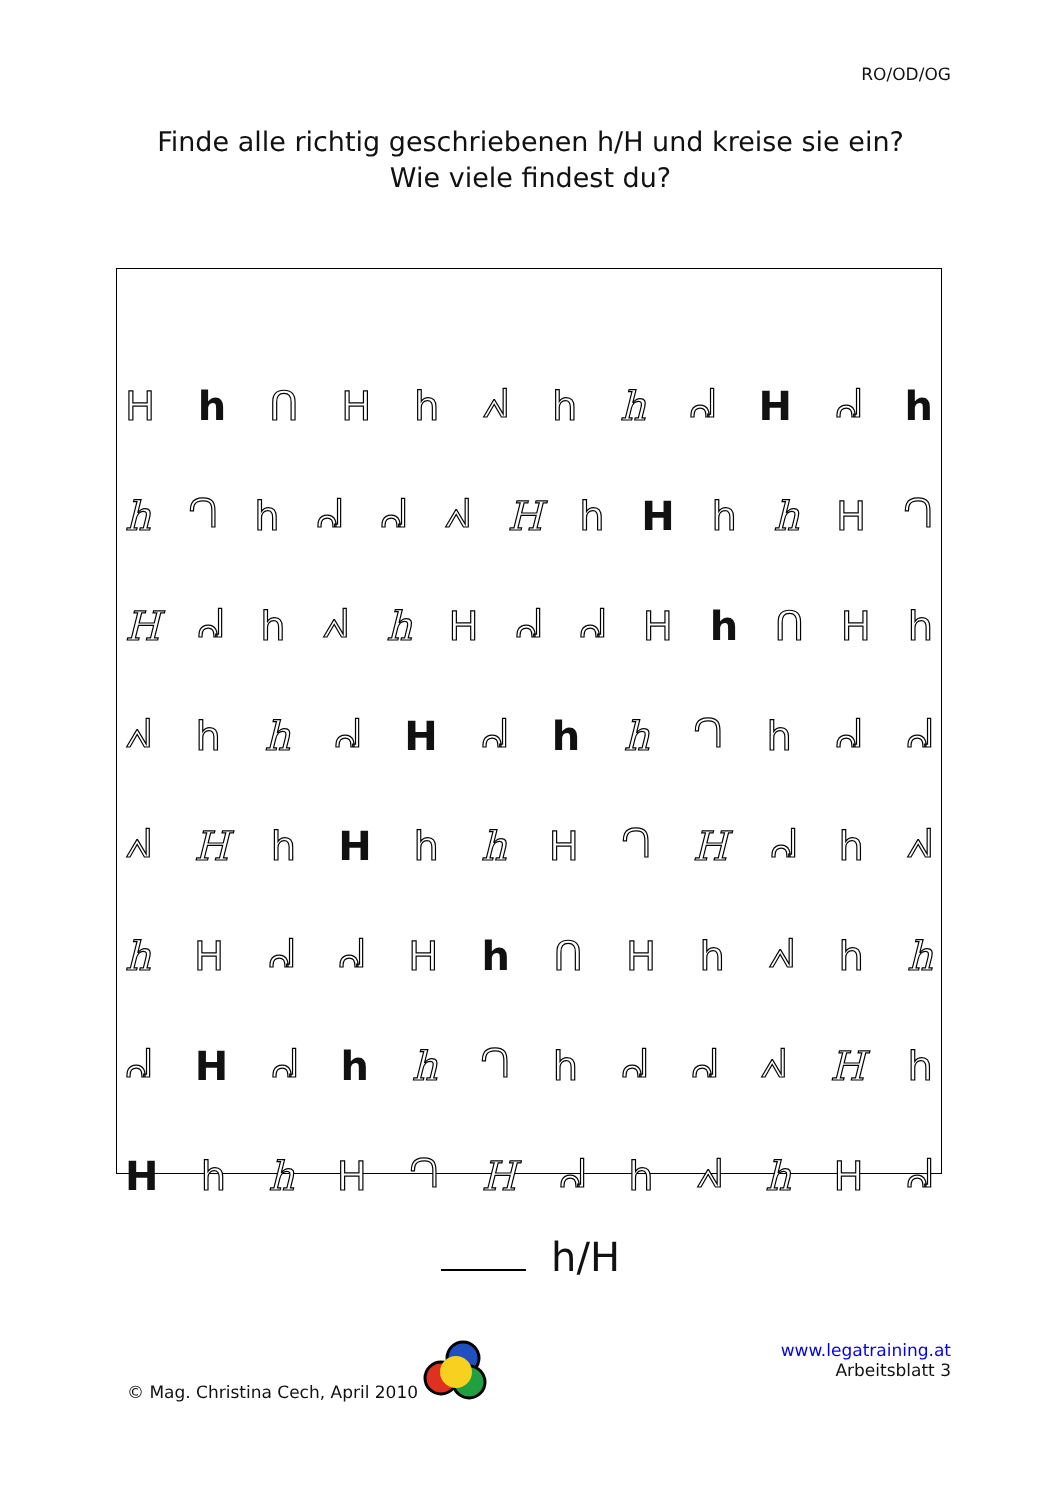RO/OD/OG
Finde alle richtig geschriebenen h/H und kreise sie ein?
Wie viele findest du?
Hh ᑎHhᖽh h ᖹ H ᖹ h
h ᘃhᖹᖹᖽ H h H h h H ᘃ
Hᖹ h ᖽ h HᖹᖹH h ᑎ H h
ᖽ h h ᖹ H ᖹ h h ᘃhᖹᖹ
ᖽ H h H h h H ᘃ H ᖹ h ᖽ
h HᖹᖹH h ᑎHhᖽh h
ᖹ H ᖹ h h ᘃhᖹᖹᖽ H h
Hh h H ᘃ H ᖹ h ᖽ h H ᖹ
h/H
© Mag. Christina Cech, April 2010
www.legatraining.at
Arbeitsblatt 3